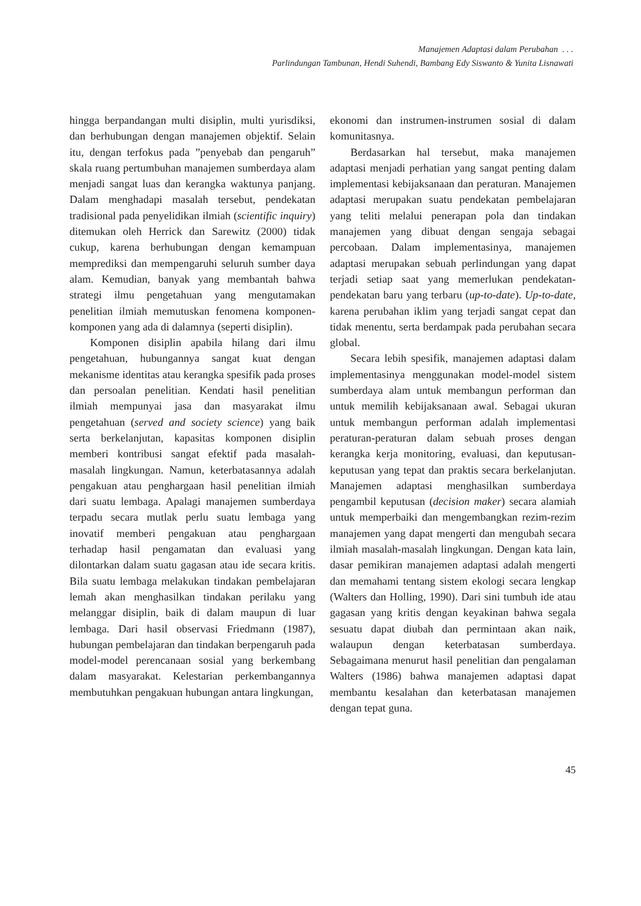Manajemen Adaptasi dalam Perubahan . . .
Parlindungan Tambunan, Hendi Suhendi, Bambang Edy Siswanto & Yunita Lisnawati
hingga berpandangan multi disiplin, multi yurisdiksi, dan berhubungan dengan manajemen objektif. Selain itu, dengan terfokus pada ”penyebab dan pengaruh” skala ruang pertumbuhan manajemen sumberdaya alam menjadi sangat luas dan kerangka waktunya panjang. Dalam menghadapi masalah tersebut, pendekatan tradisional pada penyelidikan ilmiah (scientific inquiry) ditemukan oleh Herrick dan Sarewitz (2000) tidak cukup, karena berhubungan dengan kemampuan memprediksi dan mempengaruhi seluruh sumber daya alam. Kemudian, banyak yang membantah bahwa strategi ilmu pengetahuan yang mengutamakan penelitian ilmiah memutuskan fenomena komponen-komponen yang ada di dalamnya (seperti disiplin).
Komponen disiplin apabila hilang dari ilmu pengetahuan, hubungannya sangat kuat dengan mekanisme identitas atau kerangka spesifik pada proses dan persoalan penelitian. Kendati hasil penelitian ilmiah mempunyai jasa dan masyarakat ilmu pengetahuan (served and society science) yang baik serta berkelanjutan, kapasitas komponen disiplin memberi kontribusi sangat efektif pada masalah-masalah lingkungan. Namun, keterbatasannya adalah pengakuan atau penghargaan hasil penelitian ilmiah dari suatu lembaga. Apalagi manajemen sumberdaya terpadu secara mutlak perlu suatu lembaga yang inovatif memberi pengakuan atau penghargaan terhadap hasil pengamatan dan evaluasi yang dilontarkan dalam suatu gagasan atau ide secara kritis. Bila suatu lembaga melakukan tindakan pembelajaran lemah akan menghasilkan tindakan perilaku yang melanggar disiplin, baik di dalam maupun di luar lembaga. Dari hasil observasi Friedmann (1987), hubungan pembelajaran dan tindakan berpengaruh pada model-model perencanaan sosial yang berkembang dalam masyarakat. Kelestarian perkembangannya membutuhkan pengakuan hubungan antara lingkungan,
ekonomi dan instrumen-instrumen sosial di dalam komunitasnya.
Berdasarkan hal tersebut, maka manajemen adaptasi menjadi perhatian yang sangat penting dalam implementasi kebijaksanaan dan peraturan. Manajemen adaptasi merupakan suatu pendekatan pembelajaran yang teliti melalui penerapan pola dan tindakan manajemen yang dibuat dengan sengaja sebagai percobaan. Dalam implementasinya, manajemen adaptasi merupakan sebuah perlindungan yang dapat terjadi setiap saat yang memerlukan pendekatan-pendekatan baru yang terbaru (up-to-date). Up-to-date, karena perubahan iklim yang terjadi sangat cepat dan tidak menentu, serta berdampak pada perubahan secara global.
Secara lebih spesifik, manajemen adaptasi dalam implementasinya menggunakan model-model sistem sumberdaya alam untuk membangun performan dan untuk memilih kebijaksanaan awal. Sebagai ukuran untuk membangun performan adalah implementasi peraturan-peraturan dalam sebuah proses dengan kerangka kerja monitoring, evaluasi, dan keputusan-keputusan yang tepat dan praktis secara berkelanjutan. Manajemen adaptasi menghasilkan sumberdaya pengambil keputusan (decision maker) secara alamiah untuk memperbaiki dan mengembangkan rezim-rezim manajemen yang dapat mengerti dan mengubah secara ilmiah masalah-masalah lingkungan. Dengan kata lain, dasar pemikiran manajemen adaptasi adalah mengerti dan memahami tentang sistem ekologi secara lengkap (Walters dan Holling, 1990). Dari sini tumbuh ide atau gagasan yang kritis dengan keyakinan bahwa segala sesuatu dapat diubah dan permintaan akan naik, walaupun dengan keterbatasan sumberdaya. Sebagaimana menurut hasil penelitian dan pengalaman Walters (1986) bahwa manajemen adaptasi dapat membantu kesalahan dan keterbatasan manajemen dengan tepat guna.
45